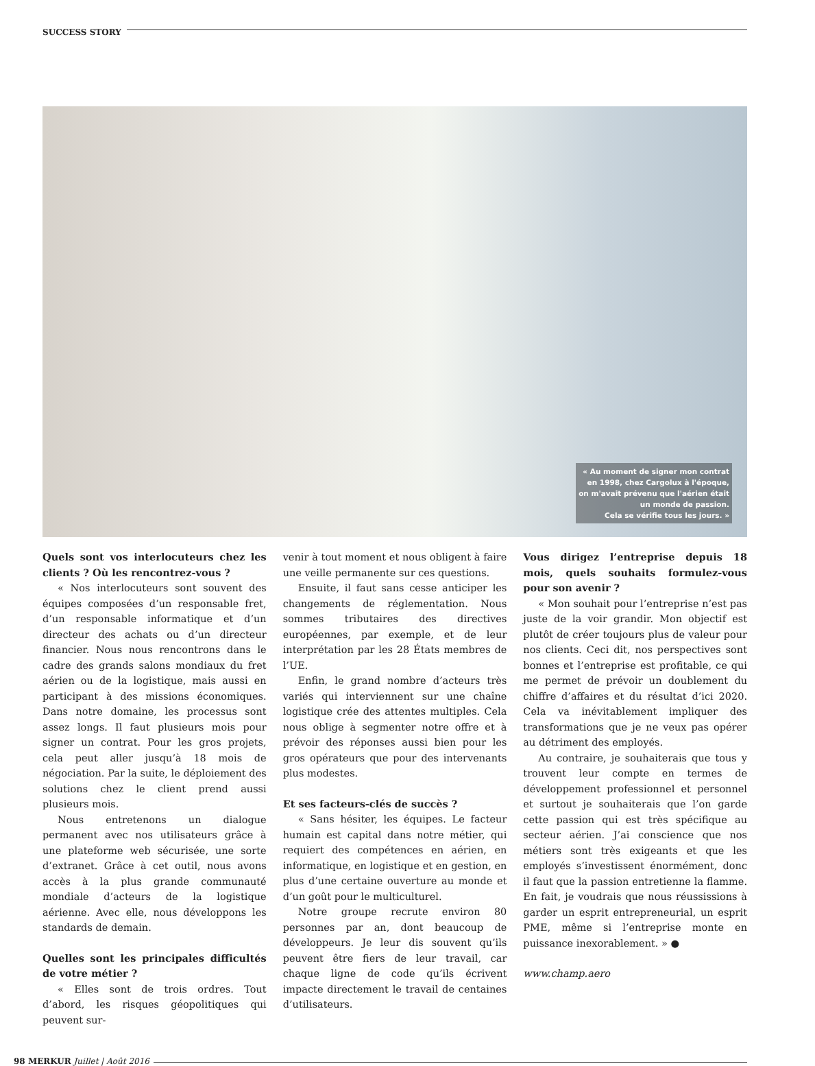SUCCESS STORY
« Au moment de signer mon contrat
en 1998, chez Cargolux à l'époque,
on m'avait prévenu que l'aérien était
un monde de passion.
Cela se vérifie tous les jours. »
Quels sont vos interlocuteurs chez les clients ? Où les rencontrez-vous ?
« Nos interlocuteurs sont souvent des équipes composées d’un responsable fret, d’un responsable informatique et d’un directeur des achats ou d’un directeur financier. Nous nous rencontrons dans le cadre des grands salons mondiaux du fret aérien ou de la logistique, mais aussi en participant à des missions économiques. Dans notre domaine, les processus sont assez longs. Il faut plusieurs mois pour signer un contrat. Pour les gros projets, cela peut aller jusqu’à 18 mois de négociation. Par la suite, le déploiement des solutions chez le client prend aussi plusieurs mois.
Nous entretenons un dialogue permanent avec nos utilisateurs grâce à une plateforme web sécurisée, une sorte d’extranet. Grâce à cet outil, nous avons accès à la plus grande communauté mondiale d’acteurs de la logistique aérienne. Avec elle, nous développons les standards de demain.
Quelles sont les principales difficultés de votre métier ?
« Elles sont de trois ordres. Tout d’abord, les risques géopolitiques qui peuvent sur-
venir à tout moment et nous obligent à faire une veille permanente sur ces questions.
Ensuite, il faut sans cesse anticiper les changements de réglementation. Nous sommes tributaires des directives européennes, par exemple, et de leur interprétation par les 28 États membres de l’UE.
Enfin, le grand nombre d’acteurs très variés qui interviennent sur une chaîne logistique crée des attentes multiples. Cela nous oblige à segmenter notre offre et à prévoir des réponses aussi bien pour les gros opérateurs que pour des intervenants plus modestes.
Et ses facteurs-clés de succès ?
« Sans hésiter, les équipes. Le facteur humain est capital dans notre métier, qui requiert des compétences en aérien, en informatique, en logistique et en gestion, en plus d’une certaine ouverture au monde et d’un goût pour le multiculturel.
Notre groupe recrute environ 80 personnes par an, dont beaucoup de développeurs. Je leur dis souvent qu’ils peuvent être fiers de leur travail, car chaque ligne de code qu’ils écrivent impacte directement le travail de centaines d’utilisateurs.
Vous dirigez l’entreprise depuis 18 mois, quels souhaits formulez-vous pour son avenir ?
« Mon souhait pour l’entreprise n’est pas juste de la voir grandir. Mon objectif est plutôt de créer toujours plus de valeur pour nos clients. Ceci dit, nos perspectives sont bonnes et l’entreprise est profitable, ce qui me permet de prévoir un doublement du chiffre d’affaires et du résultat d’ici 2020. Cela va inévitablement impliquer des transformations que je ne veux pas opérer au détriment des employés.
Au contraire, je souhaiterais que tous y trouvent leur compte en termes de développement professionnel et personnel et surtout je souhaiterais que l’on garde cette passion qui est très spécifique au secteur aérien. J’ai conscience que nos métiers sont très exigeants et que les employés s’investissent énormément, donc il faut que la passion entretienne la flamme. En fait, je voudrais que nous réussissions à garder un esprit entrepreneurial, un esprit PME, même si l’entreprise monte en puissance inexorablement. » ●
www.champ.aero
98 MERKUR Juillet | Août 2016